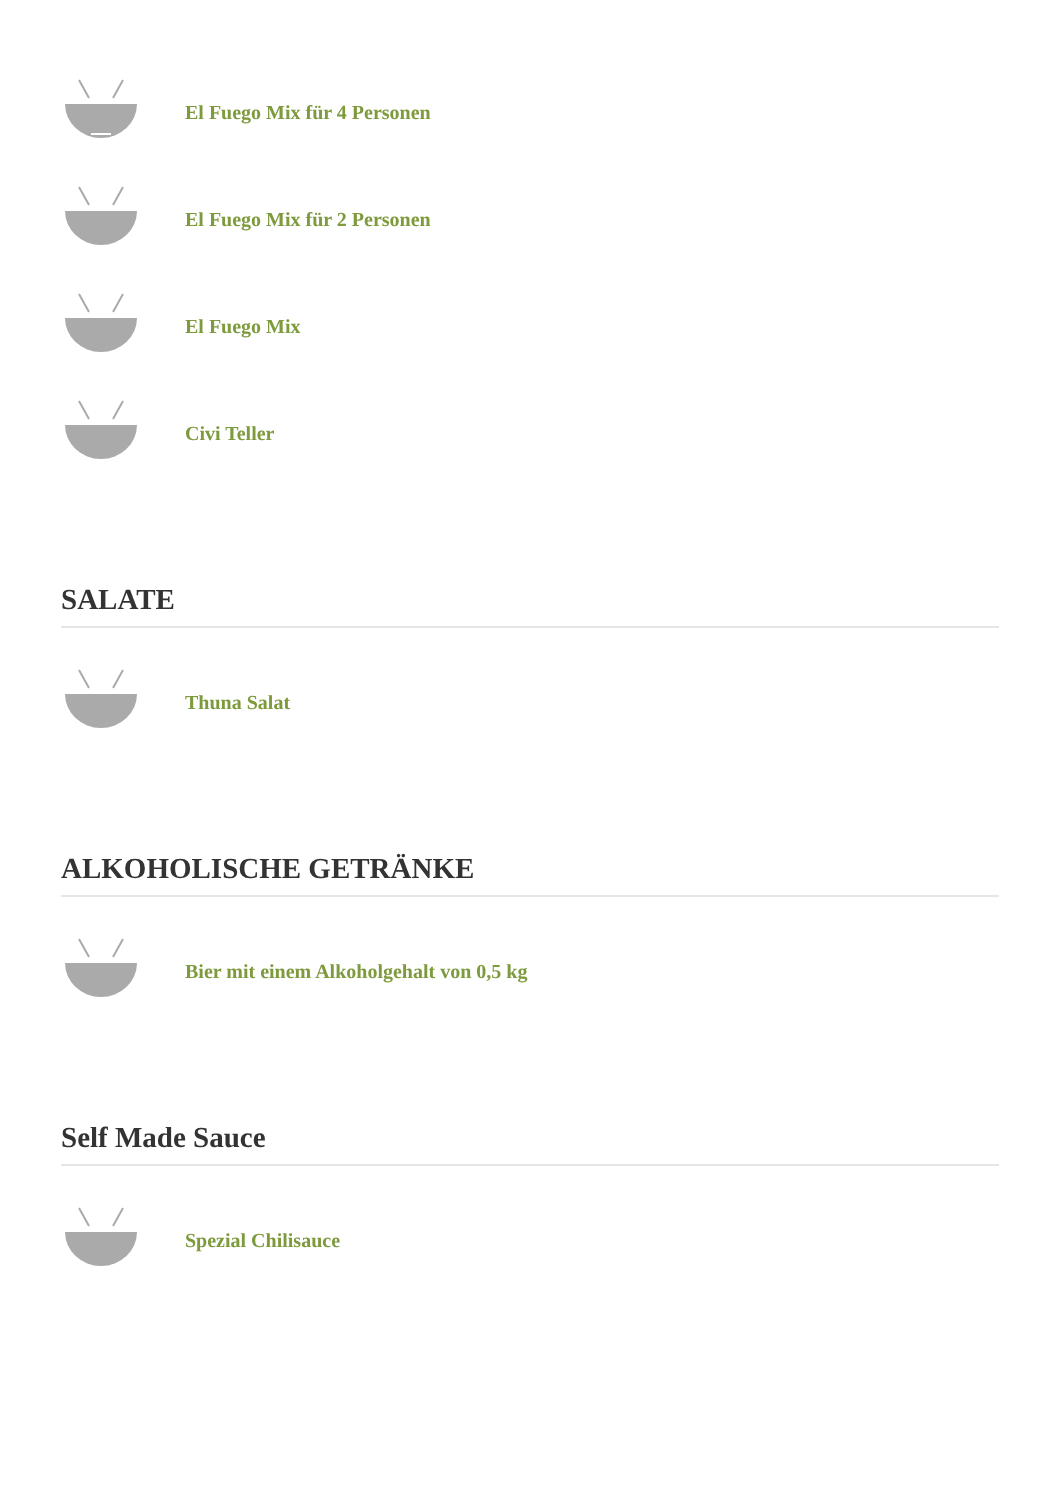El Fuego Mix für 4 Personen
El Fuego Mix für 2 Personen
El Fuego Mix
Civi Teller
SALATE
Thuna Salat
ALKOHOLISCHE GETRÄNKE
Bier mit einem Alkoholgehalt von 0,5 kg
Self Made Sauce
Spezial Chilisauce